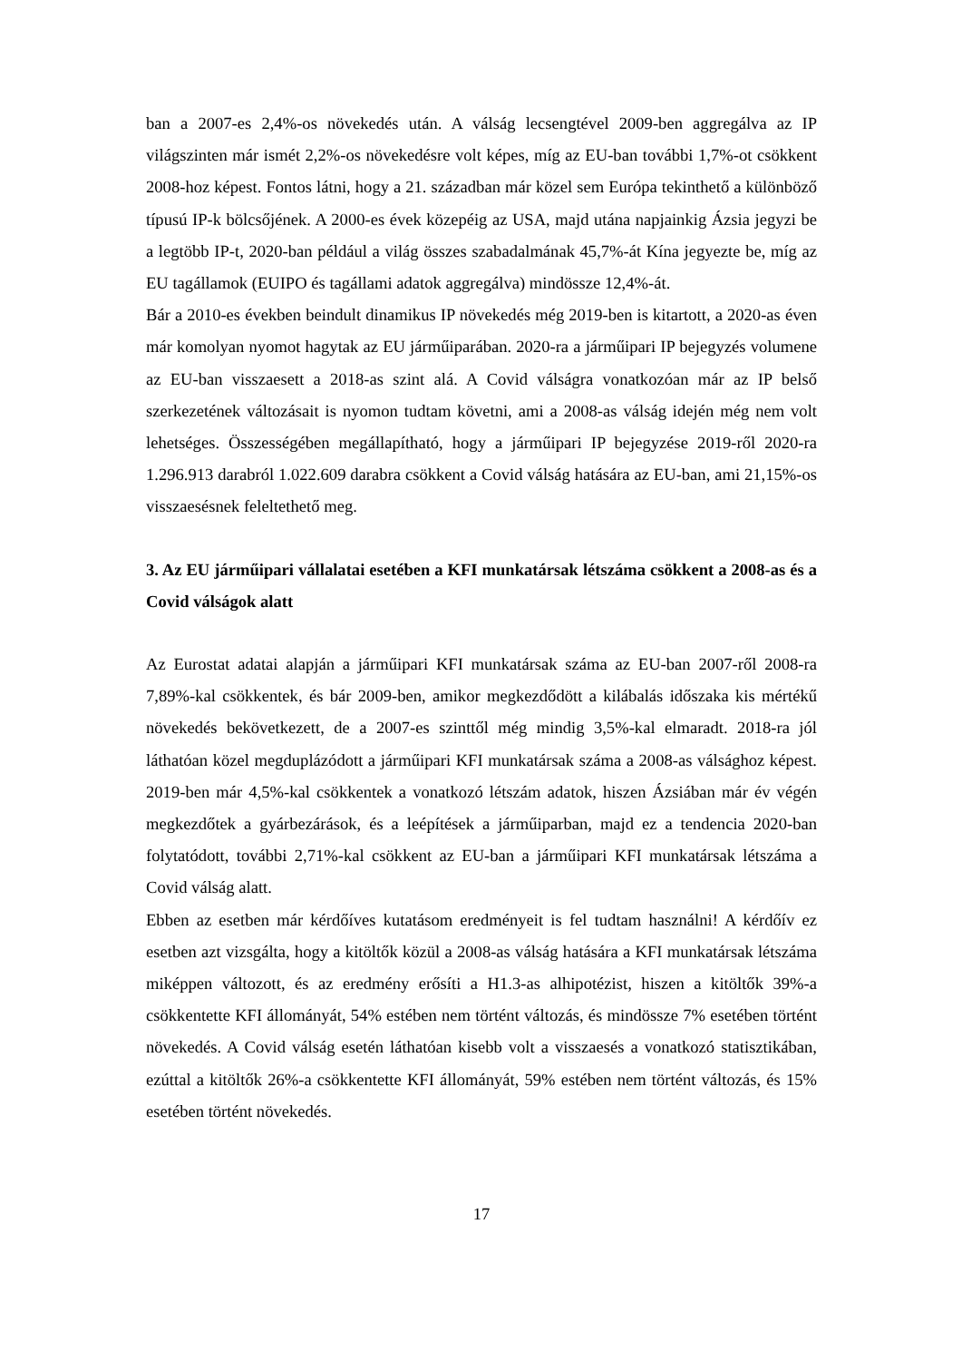ban a 2007-es 2,4%-os növekedés után. A válság lecsengtével 2009-ben aggregálva az IP világszinten már ismét 2,2%-os növekedésre volt képes, míg az EU-ban további 1,7%-ot csökkent 2008-hoz képest. Fontos látni, hogy a 21. században már közel sem Európa tekinthető a különböző típusú IP-k bölcsőjének. A 2000-es évek közepéig az USA, majd utána napjainkig Ázsia jegyzi be a legtöbb IP-t, 2020-ban például a világ összes szabadalmának 45,7%-át Kína jegyezte be, míg az EU tagállamok (EUIPO és tagállami adatok aggregálva) mindössze 12,4%-át.
Bár a 2010-es években beindult dinamikus IP növekedés még 2019-ben is kitartott, a 2020-as éven már komolyan nyomot hagytak az EU járműiparában. 2020-ra a járműipari IP bejegyzés volumene az EU-ban visszaesett a 2018-as szint alá. A Covid válságra vonatkozóan már az IP belső szerkezetének változásait is nyomon tudtam követni, ami a 2008-as válság idején még nem volt lehetséges. Összességében megállapítható, hogy a járműipari IP bejegyzése 2019-ről 2020-ra 1.296.913 darabról 1.022.609 darabra csökkent a Covid válság hatására az EU-ban, ami 21,15%-os visszaesésnek feleltethető meg.
3. Az EU járműipari vállalatai esetében a KFI munkatársak létszáma csökkent a 2008-as és a Covid válságok alatt
Az Eurostat adatai alapján a járműipari KFI munkatársak száma az EU-ban 2007-ről 2008-ra 7,89%-kal csökkentek, és bár 2009-ben, amikor megkezdődött a kilábalás időszaka kis mértékű növekedés bekövetkezett, de a 2007-es szinttől még mindig 3,5%-kal elmaradt. 2018-ra jól láthatóan közel megduplázódott a járműipari KFI munkatársak száma a 2008-as válsághoz képest. 2019-ben már 4,5%-kal csökkentek a vonatkozó létszám adatok, hiszen Ázsiában már év végén megkezdőtek a gyárbezárások, és a leépítések a járműiparban, majd ez a tendencia 2020-ban folytatódott, további 2,71%-kal csökkent az EU-ban a járműipari KFI munkatársak létszáma a Covid válság alatt.
Ebben az esetben már kérdőíves kutatásom eredményeit is fel tudtam használni! A kérdőív ez esetben azt vizsgálta, hogy a kitöltők közül a 2008-as válság hatására a KFI munkatársak létszáma miképpen változott, és az eredmény erősíti a H1.3-as alhipotézist, hiszen a kitöltők 39%-a csökkentette KFI állományát, 54% estében nem történt változás, és mindössze 7% esetében történt növekedés. A Covid válság esetén láthatóan kisebb volt a visszaesés a vonatkozó statisztikában, ezúttal a kitöltők 26%-a csökkentette KFI állományát, 59% estében nem történt változás, és 15% esetében történt növekedés.
17